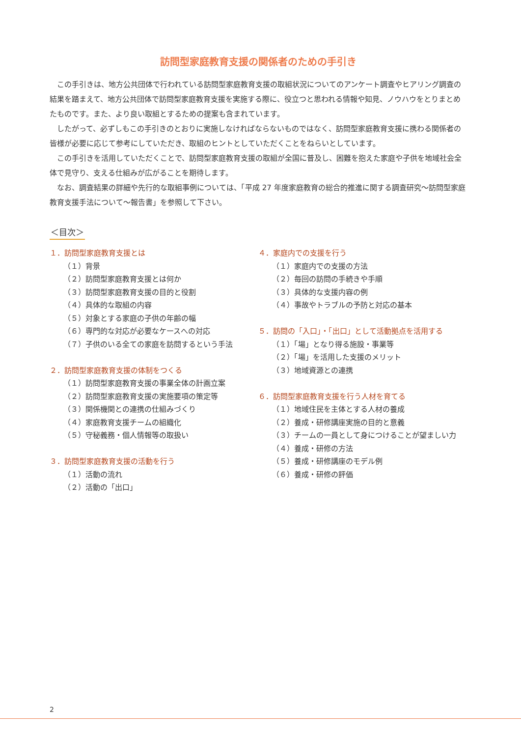訪問型家庭教育支援の関係者のための手引き
この手引きは、地方公共団体で行われている訪問型家庭教育支援の取組状況についてのアンケート調査やヒアリング調査の結果を踏まえて、地方公共団体で訪問型家庭教育支援を実施する際に、役立つと思われる情報や知見、ノウハウをとりまとめたものです。また、より良い取組とするための提案も含まれています。
したがって、必ずしもこの手引きのとおりに実施しなければならないものではなく、訪問型家庭教育支援に携わる関係者の皆様が必要に応じて参考にしていただき、取組のヒントとしていただくことをねらいとしています。
この手引きを活用していただくことで、訪問型家庭教育支援の取組が全国に普及し、困難を抱えた家庭や子供を地域社会全体で見守り、支える仕組みが広がることを期待します。
なお、調査結果の詳細や先行的な取組事例については、「平成 27 年度家庭教育の総合的推進に関する調査研究～訪問型家庭教育支援手法について～報告書」を参照して下さい。
＜目次＞
１．訪問型家庭教育支援とは
（１）背景
（２）訪問型家庭教育支援とは何か
（３）訪問型家庭教育支援の目的と役割
（４）具体的な取組の内容
（５）対象とする家庭の子供の年齢の幅
（６）専門的な対応が必要なケースへの対応
（７）子供のいる全ての家庭を訪問するという手法
２．訪問型家庭教育支援の体制をつくる
（１）訪問型家庭教育支援の事業全体の計画立案
（２）訪問型家庭教育支援の実施要項の策定等
（３）関係機関との連携の仕組みづくり
（４）家庭教育支援チームの組織化
（５）守秘義務・個人情報等の取扱い
３．訪問型家庭教育支援の活動を行う
（１）活動の流れ
（２）活動の「出口」
４．家庭内での支援を行う
（１）家庭内での支援の方法
（２）毎回の訪問の手続きや手順
（３）具体的な支援内容の例
（４）事故やトラブルの予防と対応の基本
５．訪問の「入口」・「出口」として活動拠点を活用する
（１）「場」となり得る施設・事業等
（２）「場」を活用した支援のメリット
（３）地域資源との連携
６．訪問型家庭教育支援を行う人材を育てる
（１）地域住民を主体とする人材の養成
（２）養成・研修講座実施の目的と意義
（３）チームの一員として身につけることが望ましい力
（４）養成・研修の方法
（５）養成・研修講座のモデル例
（６）養成・研修の評価
2